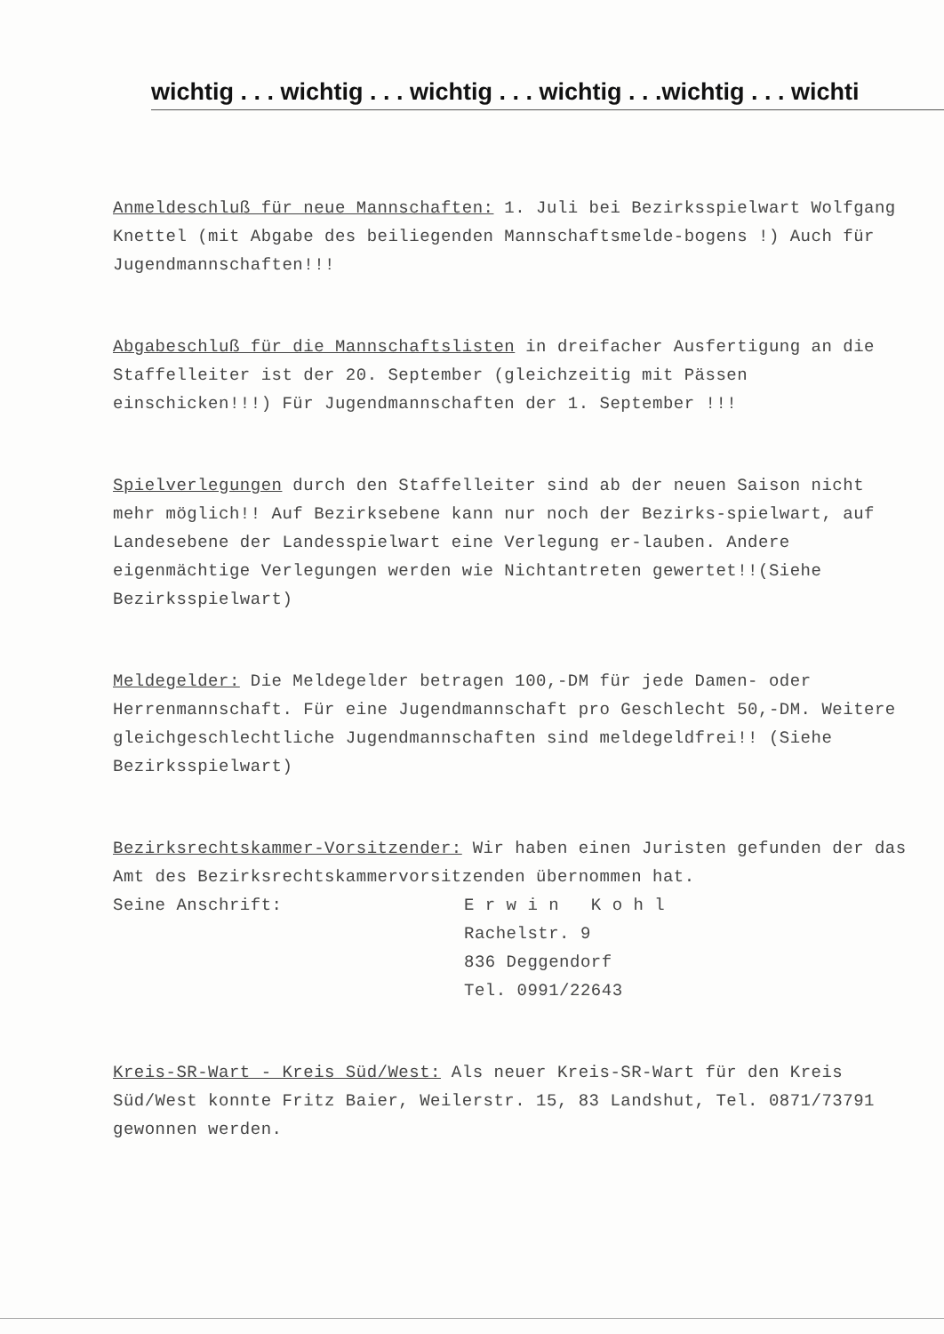wichtig . . . wichtig . . . wichtig . . . wichtig . . .wichtig . . . wichti
Anmeldeschluß für neue Mannschaften: 1. Juli bei Bezirksspielwart Wolfgang Knettel (mit Abgabe des beiliegenden Mannschaftsmelde-bogens !) Auch für Jugendmannschaften!!!
Abgabeschluß für die Mannschaftslisten in dreifacher Ausfertigung an die Staffelleiter ist der 20. September (gleichzeitig mit Pässen einschicken!!!) Für Jugendmannschaften der 1. September !!!
Spielverlegungen durch den Staffelleiter sind ab der neuen Saison nicht mehr möglich!! Auf Bezirksebene kann nur noch der Bezirks-spielwart, auf Landesebene der Landesspielwart eine Verlegung er-lauben. Andere eigenmächtige Verlegungen werden wie Nichtantreten gewertet!!(Siehe Bezirksspielwart)
Meldegelder: Die Meldegelder betragen 100,-DM für jede Damen- oder Herrenmannschaft. Für eine Jugendmannschaft pro Geschlecht 50,-DM. Weitere gleichgeschlechtliche Jugendmannschaften sind meldegeldfrei!! (Siehe Bezirksspielwart)
Bezirksrechtskammer-Vorsitzender: Wir haben einen Juristen gefunden der das Amt des Bezirksrechtskammervorsitzenden übernommen hat.
Seine Anschrift: E r w i n K o h l
Rachelstr. 9
836 Deggendorf
Tel. 0991/22643
Kreis-SR-Wart - Kreis Süd/West: Als neuer Kreis-SR-Wart für den Kreis Süd/West konnte Fritz Baier, Weilerstr. 15, 83 Landshut, Tel. 0871/73791 gewonnen werden.